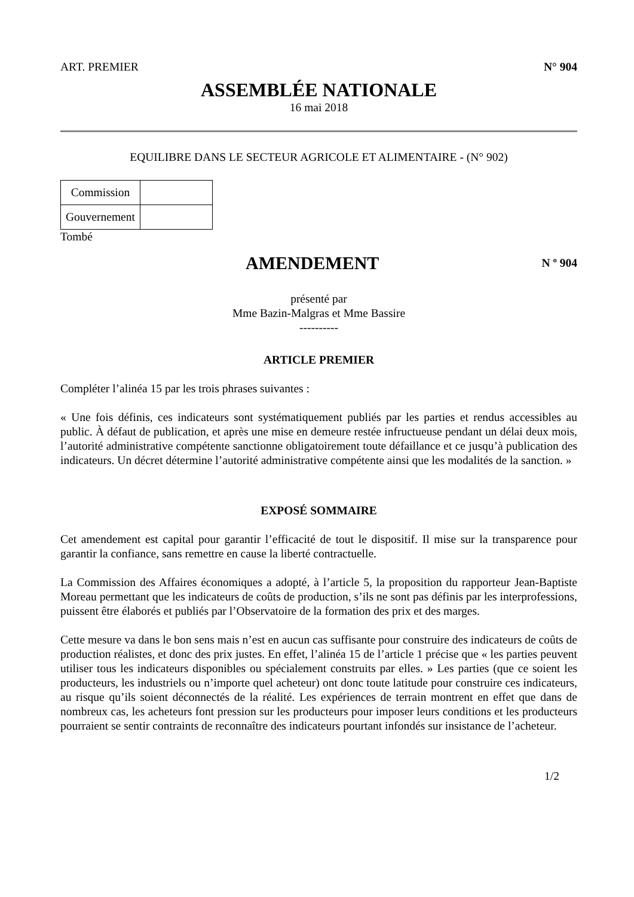ART. PREMIER N° 904
ASSEMBLÉE NATIONALE
16 mai 2018
EQUILIBRE DANS LE SECTEUR AGRICOLE ET ALIMENTAIRE - (N° 902)
| Commission | |
| Gouvernement | |
Tombé
AMENDEMENT
N º 904
présenté par
Mme Bazin-Malgras et Mme Bassire
----------
ARTICLE PREMIER
Compléter l’alinéa 15 par les trois phrases suivantes :
« Une fois définis, ces indicateurs sont systématiquement publiés par les parties et rendus accessibles au public. À défaut de publication, et après une mise en demeure restée infructueuse pendant un délai deux mois, l’autorité administrative compétente sanctionne obligatoirement toute défaillance et ce jusqu’à publication des indicateurs. Un décret détermine l’autorité administrative compétente ainsi que les modalités de la sanction. »
EXPOSÉ SOMMAIRE
Cet amendement est capital pour garantir l’efficacité de tout le dispositif. Il mise sur la transparence pour garantir la confiance, sans remettre en cause la liberté contractuelle.
La Commission des Affaires économiques a adopté, à l’article 5, la proposition du rapporteur Jean-Baptiste Moreau permettant que les indicateurs de coûts de production, s’ils ne sont pas définis par les interprofessions, puissent être élaborés et publiés par l’Observatoire de la formation des prix et des marges.
Cette mesure va dans le bon sens mais n’est en aucun cas suffisante pour construire des indicateurs de coûts de production réalistes, et donc des prix justes. En effet, l’alinéa 15 de l’article 1 précise que « les parties peuvent utiliser tous les indicateurs disponibles ou spécialement construits par elles. » Les parties (que ce soient les producteurs, les industriels ou n’importe quel acheteur) ont donc toute latitude pour construire ces indicateurs, au risque qu’ils soient déconnectés de la réalité. Les expériences de terrain montrent en effet que dans de nombreux cas, les acheteurs font pression sur les producteurs pour imposer leurs conditions et les producteurs pourraient se sentir contraints de reconnaître des indicateurs pourtant infondés sur insistance de l’acheteur.
1/2